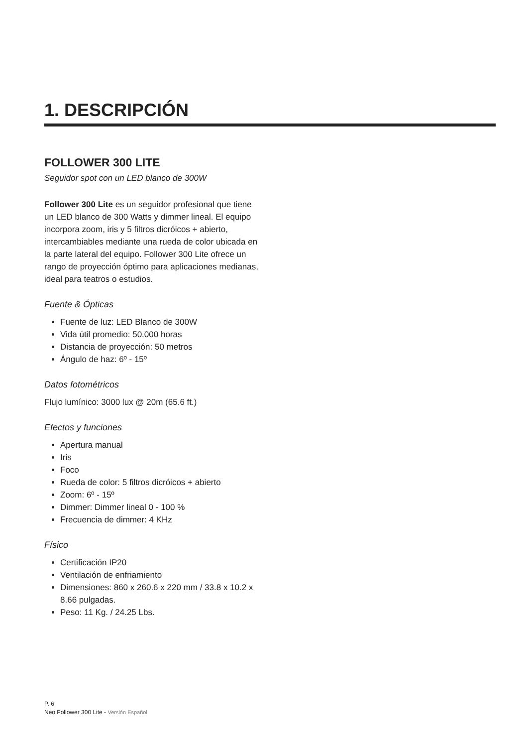1. DESCRIPCIÓN
FOLLOWER 300 LITE
Seguidor spot con un LED blanco de 300W
Follower 300 Lite es un seguidor profesional que tiene un LED blanco de 300 Watts y dimmer lineal. El equipo incorpora zoom, iris y 5 filtros dicróicos + abierto, intercambiables mediante una rueda de color ubicada en la parte lateral del equipo. Follower 300 Lite ofrece un rango de proyección óptimo para aplicaciones medianas, ideal para teatros o estudios.
Fuente & Ópticas
Fuente de luz: LED Blanco de 300W
Vida útil promedio: 50.000 horas
Distancia de proyección: 50 metros
Ángulo de haz: 6º - 15º
Datos fotométricos
Flujo lumínico: 3000 lux @ 20m (65.6 ft.)
Efectos y funciones
Apertura manual
Iris
Foco
Rueda de color: 5 filtros dicróicos + abierto
Zoom: 6º - 15º
Dimmer: Dimmer lineal 0 - 100 %
Frecuencia de dimmer: 4 KHz
Físico
Certificación IP20
Ventilación de enfriamiento
Dimensiones: 860 x 260.6 x 220 mm / 33.8 x 10.2 x 8.66 pulgadas.
Peso: 11 Kg. / 24.25 Lbs.
P. 6
Neo Follower 300 Lite - Versión Español